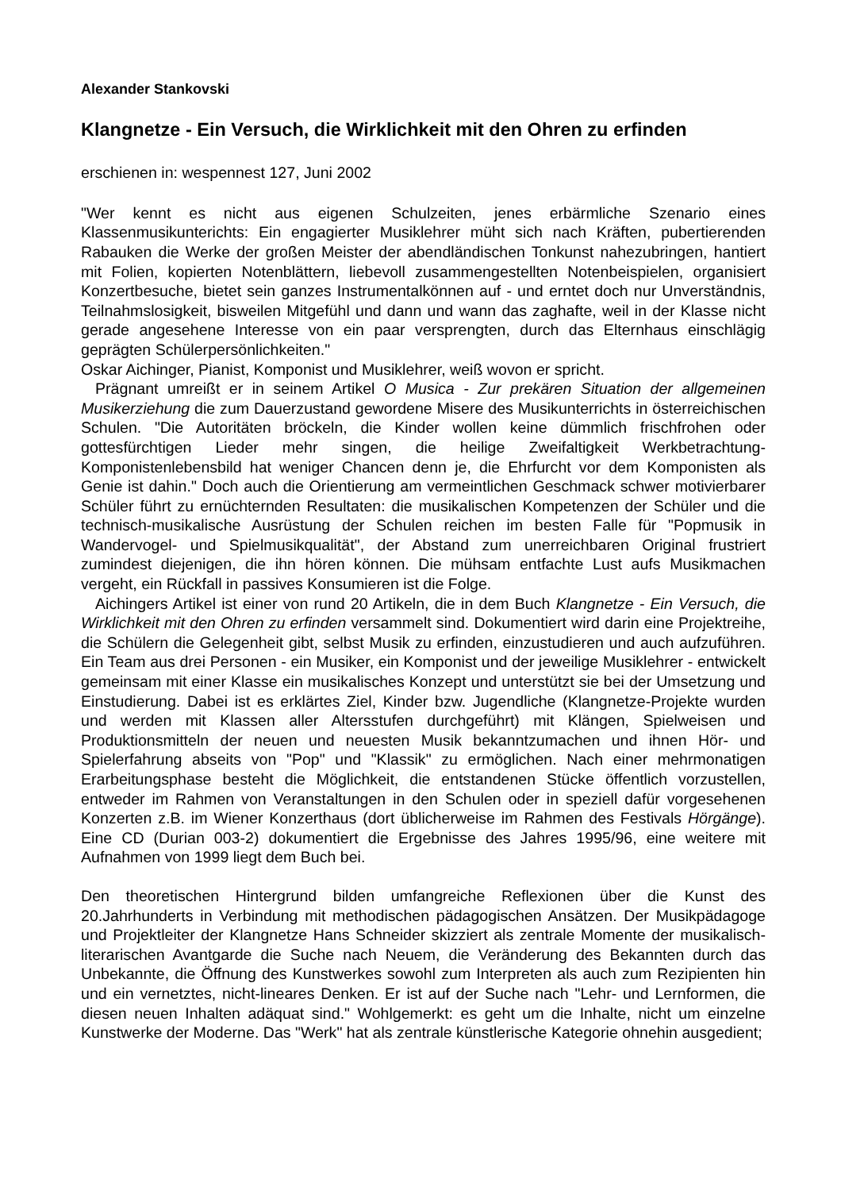Alexander Stankovski
Klangnetze - Ein Versuch, die Wirklichkeit mit den Ohren zu erfinden
erschienen in: wespennest 127, Juni 2002
"Wer kennt es nicht aus eigenen Schulzeiten, jenes erbärmliche Szenario eines Klassenmusikunterichts: Ein engagierter Musiklehrer müht sich nach Kräften, pubertierenden Rabauken die Werke der großen Meister der abendländischen Tonkunst nahezubringen, hantiert mit Folien, kopierten Notenblättern, liebevoll zusammengestellten Notenbeispielen, organisiert Konzertbesuche, bietet sein ganzes Instrumentalkönnen auf - und erntet doch nur Unverständnis, Teilnahmslosigkeit, bisweilen Mitgefühl und dann und wann das zaghafte, weil in der Klasse nicht gerade angesehene Interesse von ein paar versprengten, durch das Elternhaus einschlägig geprägten Schülerpersönlichkeiten."
Oskar Aichinger, Pianist, Komponist und Musiklehrer, weiß wovon er spricht.
Prägnant umreißt er in seinem Artikel O Musica - Zur prekären Situation der allgemeinen Musikerziehung die zum Dauerzustand gewordene Misere des Musikunterrichts in österreichischen Schulen. "Die Autoritäten bröckeln, die Kinder wollen keine dümmlich frischfrohen oder gottesfürchtigen Lieder mehr singen, die heilige Zweifaltigkeit Werkbetrachtung-Komponistenlebensbild hat weniger Chancen denn je, die Ehrfurcht vor dem Komponisten als Genie ist dahin." Doch auch die Orientierung am vermeintlichen Geschmack schwer motivierbarer Schüler führt zu ernüchternden Resultaten: die musikalischen Kompetenzen der Schüler und die technisch-musikalische Ausrüstung der Schulen reichen im besten Falle für "Popmusik in Wandervogel- und Spielmusikqualität", der Abstand zum unerreichbaren Original frustriert zumindest diejenigen, die ihn hören können. Die mühsam entfachte Lust aufs Musikmachen vergeht, ein Rückfall in passives Konsumieren ist die Folge.
Aichingers Artikel ist einer von rund 20 Artikeln, die in dem Buch Klangnetze - Ein Versuch, die Wirklichkeit mit den Ohren zu erfinden versammelt sind. Dokumentiert wird darin eine Projektreihe, die Schülern die Gelegenheit gibt, selbst Musik zu erfinden, einzustudieren und auch aufzuführen. Ein Team aus drei Personen - ein Musiker, ein Komponist und der jeweilige Musiklehrer - entwickelt gemeinsam mit einer Klasse ein musikalisches Konzept und unterstützt sie bei der Umsetzung und Einstudierung. Dabei ist es erklärtes Ziel, Kinder bzw. Jugendliche (Klangnetze-Projekte wurden und werden mit Klassen aller Altersstufen durchgeführt) mit Klängen, Spielweisen und Produktionsmitteln der neuen und neuesten Musik bekanntzumachen und ihnen Hör- und Spielerfahrung abseits von "Pop" und "Klassik" zu ermöglichen. Nach einer mehrmonatigen Erarbeitungsphase besteht die Möglichkeit, die entstandenen Stücke öffentlich vorzustellen, entweder im Rahmen von Veranstaltungen in den Schulen oder in speziell dafür vorgesehenen Konzerten z.B. im Wiener Konzerthaus (dort üblicherweise im Rahmen des Festivals Hörgänge). Eine CD (Durian 003-2) dokumentiert die Ergebnisse des Jahres 1995/96, eine weitere mit Aufnahmen von 1999 liegt dem Buch bei.
Den theoretischen Hintergrund bilden umfangreiche Reflexionen über die Kunst des 20.Jahrhunderts in Verbindung mit methodischen pädagogischen Ansätzen. Der Musikpädagoge und Projektleiter der Klangnetze Hans Schneider skizziert als zentrale Momente der musikalisch-literarischen Avantgarde die Suche nach Neuem, die Veränderung des Bekannten durch das Unbekannte, die Öffnung des Kunstwerkes sowohl zum Interpreten als auch zum Rezipienten hin und ein vernetztes, nicht-lineares Denken. Er ist auf der Suche nach "Lehr- und Lernformen, die diesen neuen Inhalten adäquat sind." Wohlgemerkt: es geht um die Inhalte, nicht um einzelne Kunstwerke der Moderne. Das "Werk" hat als zentrale künstlerische Kategorie ohnehin ausgedient;